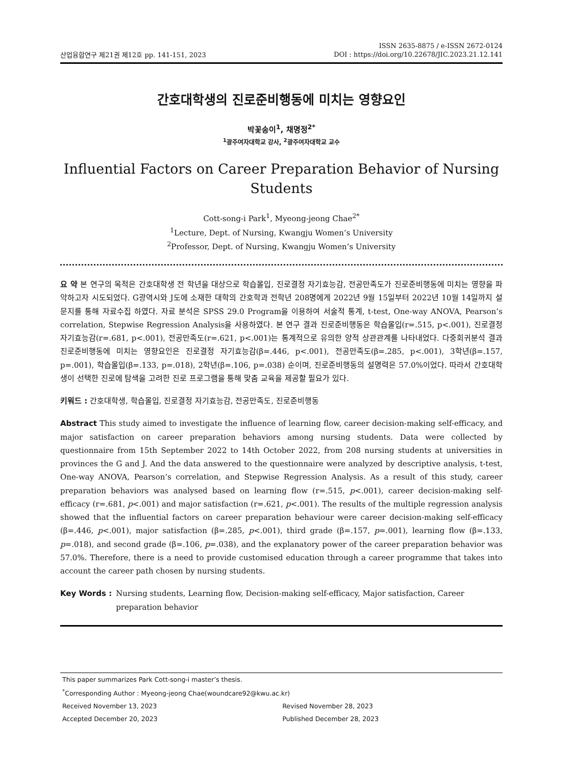산업융합연구 제21권 제12호 pp. 141-151, 2023
ISSN 2635-8875 / e-ISSN 2672-0124
DOI : https://doi.org/10.22678/JIC.2023.21.12.141
간호대학생의 진로준비행동에 미치는 영향요인
박꽃송이<sup>1</sup>, 채명정<sup>2*</sup>
<sup>1</sup> 광주여자대학교 강사, <sup>2</sup>광주여자대학교 교수
Influential Factors on Career Preparation Behavior of Nursing
Students
Cott-song-i Park<sup>1</sup>, Myeong-jeong Chae<sup>2*</sup>
<sup>1</sup> Lecture, Dept. of Nursing, Kwangju Women’s University
<sup>2</sup> Professor, Dept. of Nursing, Kwangju Women’s University
요 약 본 연구의 목적은 간호대학생 전 학년을 대상으로 학습몰입, 진로결정 자기효능감, 전공만족도가 진로준비행동에 미치는 영향을 파악하고자 시도되었다. G광역시와 J도에 소재한 대학의 간호학과 전학년 208명에게 2022년 9월 15일부터 2022년 10월 14일까지 설문지를 통해 자료수집 하였다. 자료 분석은 SPSS 29.0 Program을 이용하여 서술적 통계, t-test, One-way ANOVA, Pearson’s correlation, Stepwise Regression Analysis을 사용하였다. 본 연구 결과 진로준비행동은 학습몰입(r=.515, p<.001), 진로결정 자기효능감(r=.681, p<.001), 전공만족도(r=.621, p<.001)는 통계적으로 유의한 양적 상관관계를 나타내었다. 다중회귀분석 결과 진로준비행동에 미치는 영향요인은 진로결정 자기효능감(β=.446, p<.001), 전공만족도(β=.285, p<.001), 3학년(β=.157, p=.001), 학습몰입(β=.133, p=.018), 2학년(β=.106, p=.038) 순이며, 진로준비행동의 설명력은 57.0%이었다. 따라서 간호대학생이 선택한 진로에 탐색을 고려한 진로 프로그램을 통해 맞춤 교육을 제공할 필요가 있다.
키워드 : 간호대학생, 학습몰입, 진로결정 자기효능감, 전공만족도, 진로준비행동
Abstract This study aimed to investigate the influence of learning flow, career decision-making self-efficacy, and major satisfaction on career preparation behaviors among nursing students. Data were collected by questionnaire from 15th September 2022 to 14th October 2022, from 208 nursing students at universities in provinces the G and J. And the data answered to the questionnaire were analyzed by descriptive analysis, t-test, One-way ANOVA, Pearson’s correlation, and Stepwise Regression Analysis. As a result of this study, career preparation behaviors was analysed based on learning flow (r=.515, p<.001), career decision-making self-efficacy (r=.681, p<.001) and major satisfaction (r=.621, p<.001). The results of the multiple regression analysis showed that the influential factors on career preparation behaviour were career decision-making self-efficacy (β=.446, p<.001), major satisfaction (β=.285, p<.001), third grade (β=.157, p=.001), learning flow (β=.133, p=.018), and second grade (β=.106, p=.038), and the explanatory power of the career preparation behavior was 57.0%. Therefore, there is a need to provide customised education through a career programme that takes into account the career path chosen by nursing students.
Key Words : Nursing students, Learning flow, Decision-making self-efficacy, Major satisfaction, Career preparation behavior
This paper summarizes Park Cott-song-i master’s thesis.
<sup>*</sup> Corresponding Author : Myeong-jeong Chae(woundcare92@kwu.ac.kr)
Received November 13, 2023 Revised November 28, 2023
Accepted December 20, 2023 Published December 28, 2023